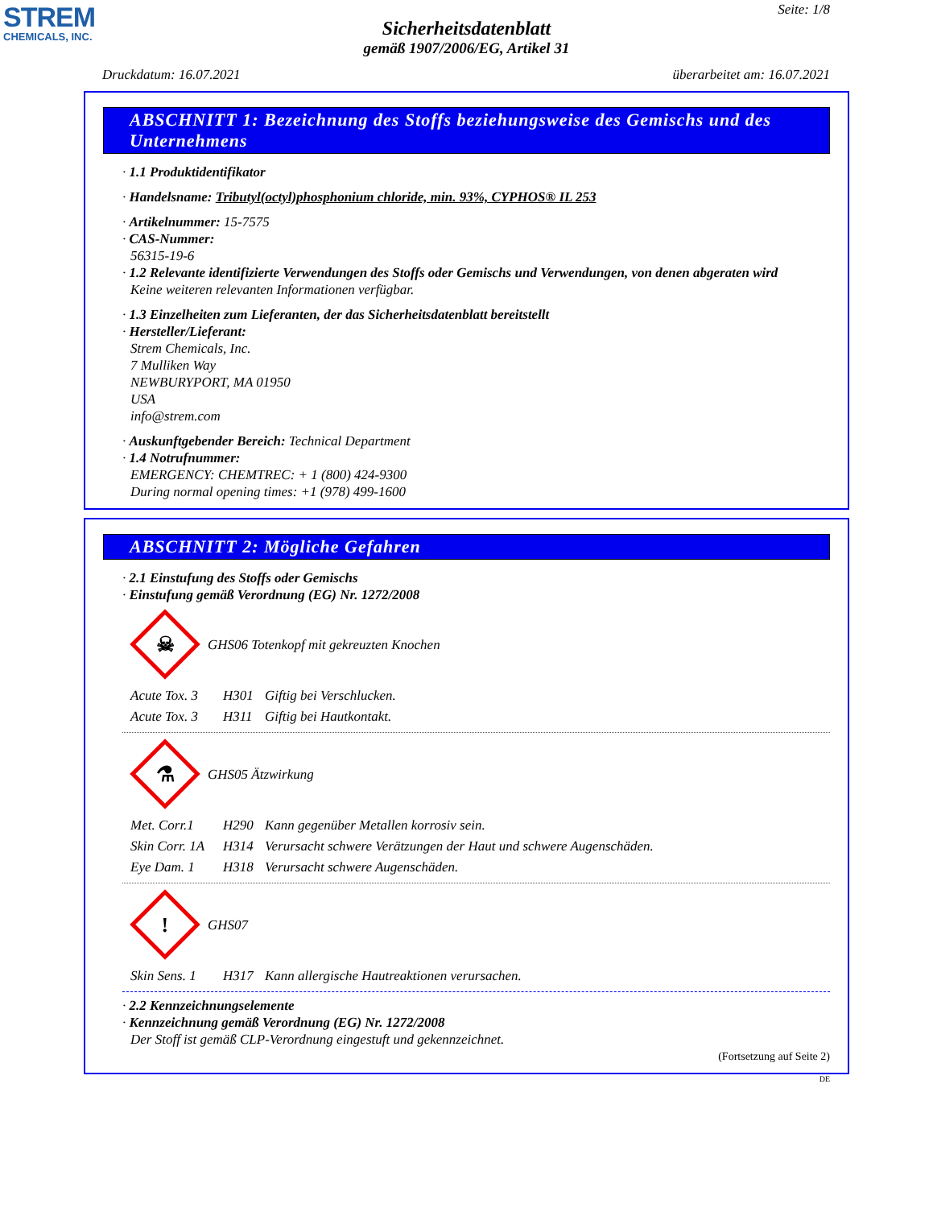STREM
CHEMICALS, INC.
Seite: 1/8
Sicherheitsdatenblatt
gemäß 1907/2006/EG, Artikel 31
Druckdatum: 16.07.2021 überarbeitet am: 16.07.2021
ABSCHNITT 1: Bezeichnung des Stoffs beziehungsweise des Gemischs und des Unternehmens
· 1.1 Produktidentifikator
· Handelsname: Tributyl(octyl)phosphonium chloride, min. 93%, CYPHOS® IL 253
· Artikelnummer: 15-7575
· CAS-Nummer:
56315-19-6
· 1.2 Relevante identifizierte Verwendungen des Stoffs oder Gemischs und Verwendungen, von denen abgeraten wird
Keine weiteren relevanten Informationen verfügbar.
· 1.3 Einzelheiten zum Lieferanten, der das Sicherheitsdatenblatt bereitstellt
· Hersteller/Lieferant:
Strem Chemicals, Inc.
7 Mulliken Way
NEWBURYPORT, MA 01950
USA
info@strem.com
· Auskunftgebender Bereich: Technical Department
· 1.4 Notrufnummer:
EMERGENCY: CHEMTREC: + 1 (800) 424-9300
During normal opening times: +1 (978) 499-1600
ABSCHNITT 2: Mögliche Gefahren
· 2.1 Einstufung des Stoffs oder Gemischs
· Einstufung gemäß Verordnung (EG) Nr. 1272/2008
☠
GHS06 Totenkopf mit gekreuzten Knochen
Acute Tox. 3 H301 Giftig bei Verschlucken.
Acute Tox. 3 H311 Giftig bei Hautkontakt.
⚗
GHS05 Ätzwirkung
Met. Corr.1 H290 Kann gegenüber Metallen korrosiv sein.
Skin Corr. 1A H314 Verursacht schwere Verätzungen der Haut und schwere Augenschäden.
Eye Dam. 1 H318 Verursacht schwere Augenschäden.
!
GHS07
Skin Sens. 1 H317 Kann allergische Hautreaktionen verursachen.
· 2.2 Kennzeichnungselemente
· Kennzeichnung gemäß Verordnung (EG) Nr. 1272/2008
Der Stoff ist gemäß CLP-Verordnung eingestuft und gekennzeichnet.
(Fortsetzung auf Seite 2)
DE